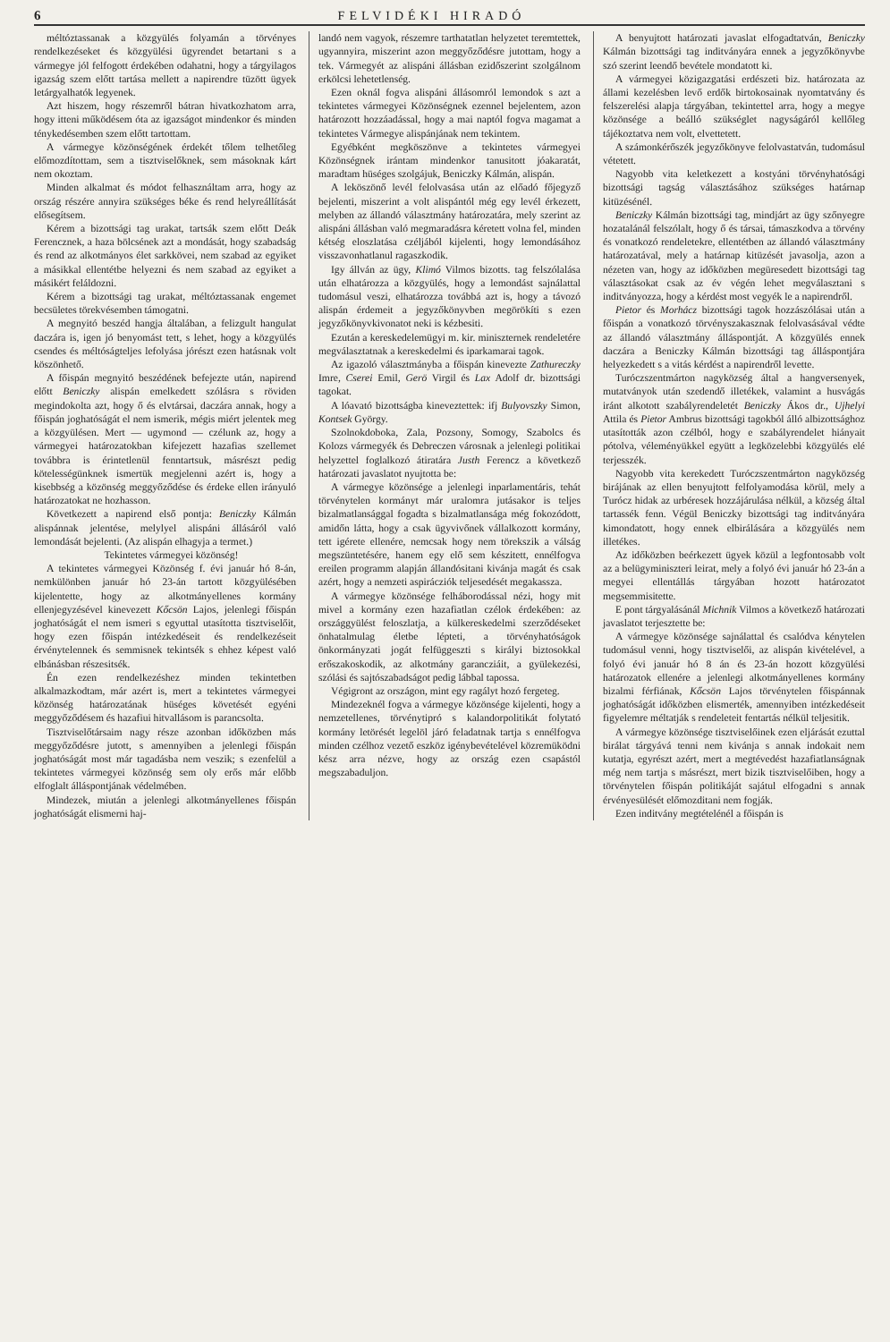6 FELVIDÉKI HIRADÓ
méltóztassanak a közgyülés folyamán a törvényes rendelkezéseket és közgyülési ügyrendet betartani s a vármegye jól felfogott érdekében odahatni, hogy a tárgyilagos igazság szem előtt tartása mellett a napirendre tüzött ügyek letárgyalhatók legyenek.
Azt hiszem, hogy részemről bátran hivatkozhatom arra, hogy itteni működésem óta az igazságot mindenkor és minden ténykedésemben szem előtt tartottam.
A vármegye közönségének érdekét tőlem telhetőleg előmozdítottam, sem a tisztviselőknek, sem másoknak kárt nem okoztam.
Minden alkalmat és módot felhasználtam arra, hogy az ország részére annyira szükséges béke és rend helyreállítását elősegítsem.
Kérem a bizottsági tag urakat, tartsák szem előtt Deák Ferencznek, a haza bölcsének azt a mondását, hogy szabadság és rend az alkotmányos élet sarkkövei, nem szabad az egyiket a másikkal ellentétbe helyezni és nem szabad az egyiket a másikért feláldozni.
Kérem a bizottsági tag urakat, méltóztassanak engemet becsületes törekvésemben támogatni.
A megnyitó beszéd hangja általában, a felizgult hangulat daczára is, igen jó benyomást tett, s lehet, hogy a közgyülés csendes és méltóságteljes lefolyása jórészt ezen hatásnak volt köszönhető.
A főispán megnyitó beszédének befejezte után, napirend előtt Beniczky alispán emelkedett szólásra s röviden megindokolta azt, hogy ő és elvtársai, daczára annak, hogy a főispán joghatóságát el nem ismerik, mégis miért jelentek meg a közgyülésen. Mert — ugymond — czélunk az, hogy a vármegyei határozatokban kifejezett hazafias szellemet továbbra is érintetlenül fenntartsuk, másrészt pedig kötelességünknek ismertük megjelenni azért is, hogy a kisebbség a közönség meggyőződése és érdeke ellen irányuló határozatokat ne hozhasson.
Következett a napirend első pontja: Beniczky Kálmán alispánnak jelentése, melylyel alispáni állásáról való lemondását bejelenti. (Az alispán elhagyja a termet.)
Tekintetes vármegyei közönség!
A tekintetes vármegyei Közönség f. évi január hó 8-án, nemkülönben január hó 23-án tartott közgyülésében kijelentette, hogy az alkotmányellenes kormány ellenjegyzésével kinevezett Kőcsön Lajos, jelenlegi főispán joghatóságát el nem ismeri s egyuttal utasította tisztviselőit, hogy ezen főispán intézkedéseit és rendelkezéseit érvénytelennek és semmisnek tekintsék s ehhez képest való elbánásban részesitsék.
Én ezen rendelkezéshez minden tekintetben alkalmazkodtam, már azért is, mert a tekintetes vármegyei közönség határozatának hüséges követését egyéni meggyőződésem és hazafiui hitvallásom is parancsolta.
Tisztviselőtársaim nagy része azonban időközben más meggyőződésre jutott, s amennyiben a jelenlegi főispán joghatóságát most már tagadásba nem veszik; s ezenfelül a tekintetes vármegyei közönség sem oly erős már előbb elfoglalt álláspontjának védelmében.
Mindezek, miután a jelenlegi alkotmányellenes főispán joghatóságát elismerni haj-
landó nem vagyok, részemre tarthatatlan helyzetet teremtettek, ugyannyira, miszerint azon meggyőződésre jutottam, hogy a tek. Vármegyét az alispáni állásban ezidőszerint szolgálnom erkölcsi lehetetlenség.
Ezen oknál fogva alispáni állásomról lemondok s azt a tekintetes vármegyei Közönségnek ezennel bejelentem, azon határozott hozzáadással, hogy a mai naptól fogva magamat a tekintetes Vármegye alispánjának nem tekintem.
Egyébként megköszönve a tekintetes vármegyei Közönségnek irántam mindenkor tanusitott jóakaratát, maradtam hüséges szolgájuk, Beniczky Kálmán, alispán.
A leköszönő levél felolvasása után az előadó főjegyző bejelenti, miszerint a volt alispántól még egy levél érkezett, melyben az állandó választmány határozatára, mely szerint az alispáni állásban való megmaradásra kéretett volna fel, minden kétség eloszlatása czéljából kijelenti, hogy lemondásához visszavonhatlanul ragaszkodik.
Igy állván az ügy, Klimó Vilmos bizotts. tag felszólalása után elhatározza a közgyülés, hogy a lemondást sajnálattal tudomásul veszi, elhatározza továbbá azt is, hogy a távozó alispán érdemeit a jegyzőkönyvben megörökíti s ezen jegyzőkönyvkivonatot neki is kézbesiti.
Ezután a kereskedelemügyi m. kir. miniszternek rendeletére megválasztatnak a kereskedelmi és iparkamarai tagok.
Az igazoló választmányba a főispán kinevezte Zathureczky Imre, Cserei Emil, Gerö Virgil és Lax Adolf dr. bizottsági tagokat.
A lóavató bizottságba kineveztettek: ifj Bulyovszky Simon, Kontsek György.
Szolnokdoboka, Zala, Pozsony, Somogy, Szabolcs és Kolozs vármegyék és Debreczen városnak a jelenlegi politikai helyzettel foglalkozó átiratára Justh Ferencz a következő határozati javaslatot nyujtotta be:
A vármegye közönsége a jelenlegi inparlamentáris, tehát törvénytelen kormányt már uralomra jutásakor is teljes bizalmatlansággal fogadta s bizalmatlansága még fokozódott, amidőn látta, hogy a csak ügyvivőnek vállalkozott kormány, tett igérete ellenére, nemcsak hogy nem törekszik a válság megszüntetésére, hanem egy elő sem készitett, ennélfogva ereilen programm alapján állandósitani kivánja magát és csak azért, hogy a nemzeti aspirácziók teljesedését megakassza.
A vármegye közönsége felháborodással nézi, hogy mit mivel a kormány ezen hazafiatlan czélok érdekében: az országgyülést feloszlatja, a külkereskedelmi szerződéseket önhatalmulag életbe lépteti, a törvényhatóságok önkormányzati jogát felfüggeszti s királyi biztosokkal erőszakoskodik, az alkotmány garancziáit, a gyülekezési, szólási és sajtószabadságot pedig lábbal tapossa.
Végigront az országon, mint egy ragályt hozó fergeteg.
Mindezeknél fogva a vármegye közönsége kijelenti, hogy a nemzetellenes, törvénytipró s kalandorpolitikát folytató kormány letörését legelöl járó feladatnak tartja s ennélfogva minden czélhoz vezető eszköz igénybevételével közremüködni kész arra nézve, hogy az ország ezen csapástól megszabaduljon.
A benyujtott határozati javaslat elfogadtatván, Beniczky Kálmán bizottsági tag inditványára ennek a jegyzőkönyvbe szó szerint leendő bevétele mondatott ki.
A vármegyei közigazgatási erdészeti biz. határozata az állami kezelésben levő erdők birtokosainak nyomtatvány és felszerelési alapja tárgyában, tekintettel arra, hogy a megye közönsége a beálló szükséglet nagyságáról kellőleg tájékoztatva nem volt, elvettetett.
A számonkérőszék jegyzőkönyve felolvastatván, tudomásul vétetett.
Nagyobb vita keletkezett a kostyáni törvényhatósági bizottsági tagság választásához szükséges határnap kitüzésénél.
Beniczky Kálmán bizottsági tag, mindjárt az ügy szőnyegre hozatalánál felszólalt, hogy ő és társai, támaszkodva a törvény és vonatkozó rendeletekre, ellentétben az állandó választmány határozatával, mely a határnap kitüzését javasolja, azon a nézeten van, hogy az időközben megüresedett bizottsági tag választásokat csak az év végén lehet megválasztani s inditványozza, hogy a kérdést most vegyék le a napirendről.
Pietor és Morhácz bizottsági tagok hozzászólásai után a főispán a vonatkozó törvényszakasznak felolvasásával védte az állandó választmány álláspontját. A közgyülés ennek daczára a Beniczky Kálmán bizottsági tag álláspontjára helyezkedett s a vitás kérdést a napirendről levette.
Turóczszentmárton nagyközség által a hangversenyek, mutatványok után szedendő illetékek, valamint a husvágás iránt alkotott szabályrendeletét Beniczky Ákos dr., Ujhelyi Attila és Pietor Ambrus bizottsági tagokból álló albizottsághoz utasították azon czélból, hogy e szabályrendelet hiányait pótolva, véleményükkel együtt a legközelebbi közgyülés elé terjesszék.
Nagyobb vita kerekedett Turóczszentmárton nagyközség birájának az ellen benyujtott felfolyamodása körül, mely a Turócz hidak az urbéresek hozzájárulása nélkül, a község által tartassék fenn. Végül Beniczky bizottsági tag inditványára kimondatott, hogy ennek elbirálására a közgyülés nem illetékes.
Az időközben beérkezett ügyek közül a legfontosabb volt az a belügyminiszteri leirat, mely a folyó évi január hó 23-án a megyei ellentállás tárgyában hozott határozatot megsemmisitette.
E pont tárgyalásánál Michnik Vilmos a következő határozati javaslatot terjesztette be:
A vármegye közönsége sajnálattal és csalódva kénytelen tudomásul venni, hogy tisztviselői, az alispán kivételével, a folyó évi január hó 8 án és 23-án hozott közgyülési határozatok ellenére a jelenlegi alkotmányellenes kormány bizalmi férfiának, Kőcsön Lajos törvénytelen főispánnak joghatóságát időközben elismerték, amennyiben intézkedéseit figyelemre méltatják s rendeleteit fentartás nélkül teljesitik.
A vármegye közönsége tisztviselőinek ezen eljárását ezuttal birálat tárgyává tenni nem kivánja s annak indokait nem kutatja, egyrészt azért, mert a megtévedést hazafiatlanságnak még nem tartja s másrészt, mert bizik tisztviselőiben, hogy a törvénytelen főispán politikáját sajátul elfogadni s annak érvényesülését előmozditani nem fogják.
Ezen inditvány megtételénél a főispán is